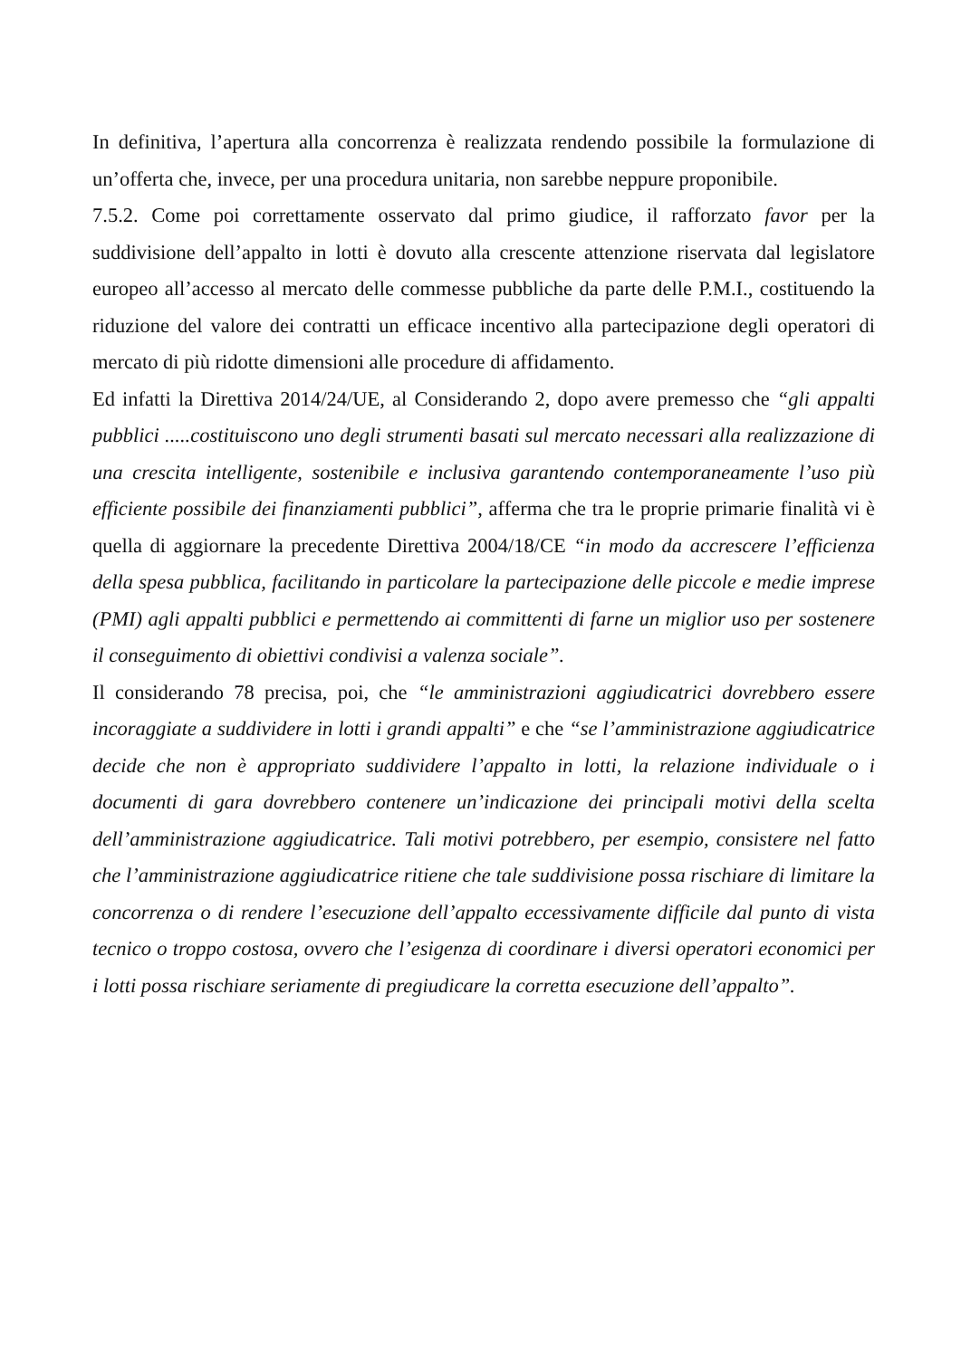In definitiva, l’apertura alla concorrenza è realizzata rendendo possibile la formulazione di un’offerta che, invece, per una procedura unitaria, non sarebbe neppure proponibile.
7.5.2. Come poi correttamente osservato dal primo giudice, il rafforzato favor per la suddivisione dell’appalto in lotti è dovuto alla crescente attenzione riservata dal legislatore europeo all’accesso al mercato delle commesse pubbliche da parte delle P.M.I., costituendo la riduzione del valore dei contratti un efficace incentivo alla partecipazione degli operatori di mercato di più ridotte dimensioni alle procedure di affidamento.
Ed infatti la Direttiva 2014/24/UE, al Considerando 2, dopo avere premesso che “gli appalti pubblici .....costituiscono uno degli strumenti basati sul mercato necessari alla realizzazione di una crescita intelligente, sostenibile e inclusiva garantendo contemporaneamente l’uso più efficiente possibile dei finanziamenti pubblici”, afferma che tra le proprie primarie finalità vi è quella di aggiornare la precedente Direttiva 2004/18/CE “in modo da accrescere l’efficienza della spesa pubblica, facilitando in particolare la partecipazione delle piccole e medie imprese (PMI) agli appalti pubblici e permettendo ai committenti di farne un miglior uso per sostenere il conseguimento di obiettivi condivisi a valenza sociale”.
Il considerando 78 precisa, poi, che “le amministrazioni aggiudicatrici dovrebbero essere incoraggiate a suddividere in lotti i grandi appalti” e che “se l’amministrazione aggiudicatrice decide che non è appropriato suddividere l’appalto in lotti, la relazione individuale o i documenti di gara dovrebbero contenere un’indicazione dei principali motivi della scelta dell’amministrazione aggiudicatrice. Tali motivi potrebbero, per esempio, consistere nel fatto che l’amministrazione aggiudicatrice ritiene che tale suddivisione possa rischiare di limitare la concorrenza o di rendere l’esecuzione dell’appalto eccessivamente difficile dal punto di vista tecnico o troppo costosa, ovvero che l’esigenza di coordinare i diversi operatori economici per i lotti possa rischiare seriamente di pregiudicare la corretta esecuzione dell’appalto”.